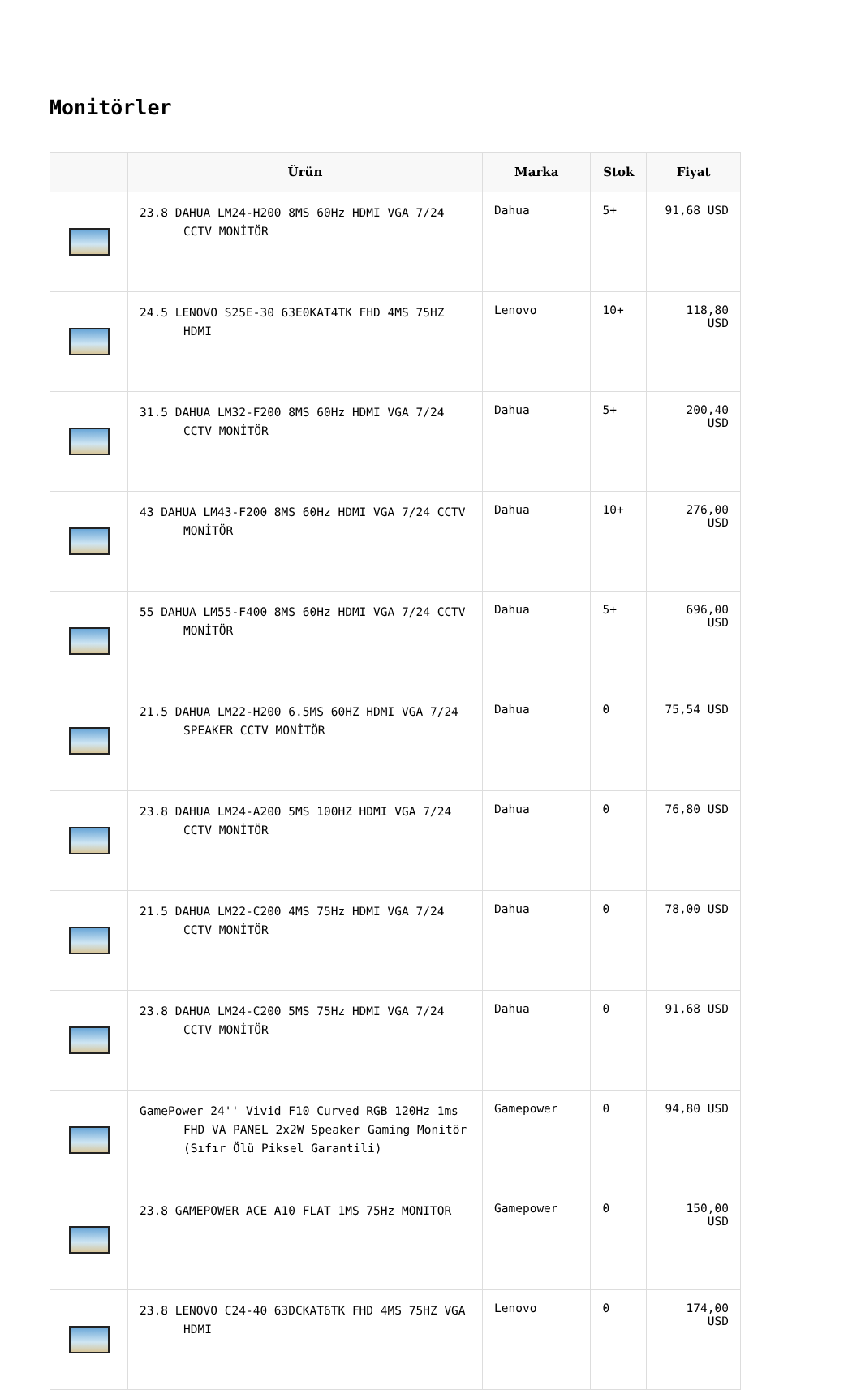Monitörler
| | Ürün | Marka | Stok | Fiyat |
| --- | --- | --- | --- | --- |
| | 23.8 DAHUA LM24-H200 8MS 60Hz HDMI VGA 7/24 CCTV MONİTÖR | Dahua | 5+ | 91,68 USD |
| | 24.5 LENOVO S25E-30 63E0KAT4TK FHD 4MS 75HZ HDMI | Lenovo | 10+ | 118,80 USD |
| | 31.5 DAHUA LM32-F200 8MS 60Hz HDMI VGA 7/24 CCTV MONİTÖR | Dahua | 5+ | 200,40 USD |
| | 43 DAHUA LM43-F200 8MS 60Hz HDMI VGA 7/24 CCTV MONİTÖR | Dahua | 10+ | 276,00 USD |
| | 55 DAHUA LM55-F400 8MS 60Hz HDMI VGA 7/24 CCTV MONİTÖR | Dahua | 5+ | 696,00 USD |
| | 21.5 DAHUA LM22-H200 6.5MS 60HZ HDMI VGA 7/24 SPEAKER CCTV MONİTÖR | Dahua | 0 | 75,54 USD |
| | 23.8 DAHUA LM24-A200 5MS 100HZ HDMI VGA 7/24 CCTV MONİTÖR | Dahua | 0 | 76,80 USD |
| | 21.5 DAHUA LM22-C200 4MS 75Hz HDMI VGA 7/24 CCTV MONİTÖR | Dahua | 0 | 78,00 USD |
| | 23.8 DAHUA LM24-C200 5MS 75Hz HDMI VGA 7/24 CCTV MONİTÖR | Dahua | 0 | 91,68 USD |
| | GamePower 24'' Vivid F10 Curved RGB 120Hz 1ms FHD VA PANEL 2x2W Speaker Gaming Monitör (Sıfır Ölü Piksel Garantili) | Gamepower | 0 | 94,80 USD |
| | 23.8 GAMEPOWER ACE A10 FLAT 1MS 75Hz MONITOR | Gamepower | 0 | 150,00 USD |
| | 23.8 LENOVO C24-40 63DCKAT6TK FHD 4MS 75HZ VGA HDMI | Lenovo | 0 | 174,00 USD |